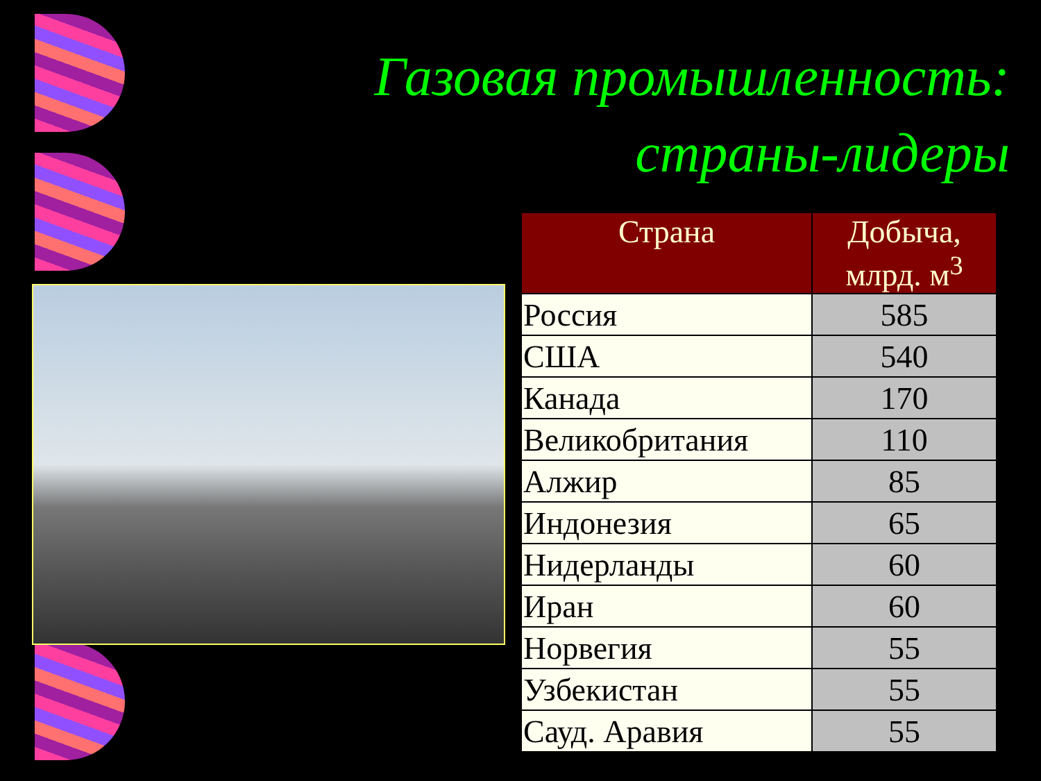Газовая промышленность:
страны-лидеры
| Страна | Добыча, млрд. м<sup>3</sup> |
| --- | --- |
| Россия | 585 |
| США | 540 |
| Канада | 170 |
| Великобритания | 110 |
| Алжир | 85 |
| Индонезия | 65 |
| Нидерланды | 60 |
| Иран | 60 |
| Норвегия | 55 |
| Узбекистан | 55 |
| Сауд. Аравия | 55 |